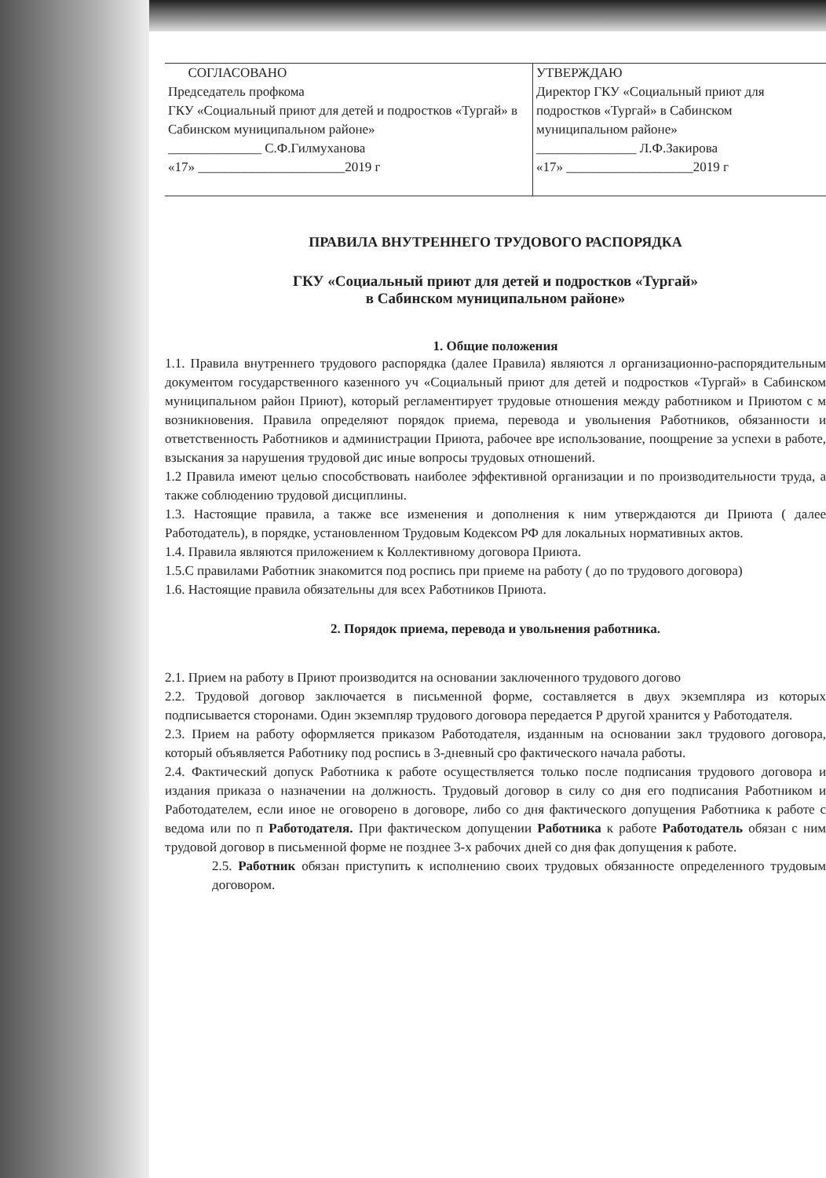| СОГЛАСОВАНО Председатель профкома ГКУ «Социальный приют для детей и подростков «Тургай» в Сабинском муниципальном районе» ______________ С.Ф.Гилмуханова «17» ______________________2019 г | УТВЕРЖДАЮ Директор ГКУ «Социальный приют для подростков «Тургай» в Сабинском муниципальном районе» _______________ Л.Ф.Закирова «17» ___________________2019 г |
ПРАВИЛА ВНУТРЕННЕГО ТРУДОВОГО РАСПОРЯДКА
ГКУ «Социальный приют для детей и подростков «Тургай»
в Сабинском муниципальном районе»
1. Общие положения
1.1. Правила внутреннего трудового распорядка (далее Правила) являются л организационно-распорядительным документом государственного казенного уч «Социальный приют для детей и подростков «Тургай» в Сабинском муниципальном район Приют), который регламентирует трудовые отношения между работником и Приютом с м возникновения. Правила определяют порядок приема, перевода и увольнения Работников, обязанности и ответственность Работников и администрации Приюта, рабочее вре использование, поощрение за успехи в работе, взыскания за нарушения трудовой дис иные вопросы трудовых отношений.
1.2 Правила имеют целью способствовать наиболее эффективной организации и по производительности труда, а также соблюдению трудовой дисциплины.
1.3. Настоящие правила, а также все изменения и дополнения к ним утверждаются ди Приюта ( далее Работодатель), в порядке, установленном Трудовым Кодексом РФ для локальных нормативных актов.
1.4. Правила являются приложением к Коллективному договора Приюта.
1.5.С правилами Работник знакомится под роспись при приеме на работу ( до по трудового договора)
1.6. Настоящие правила обязательны для всех Работников Приюта.
2. Порядок приема, перевода и увольнения работника.
2.1. Прием на работу в Приют производится на основании заключенного трудового догово
2.2. Трудовой договор заключается в письменной форме, составляется в двух экземпляра из которых подписывается сторонами. Один экземпляр трудового договора передается Р другой хранится у Работодателя.
2.3. Прием на работу оформляется приказом Работодателя, изданным на основании закл трудового договора, который объявляется Работнику под роспись в 3-дневный сро фактического начала работы.
2.4. Фактический допуск Работника к работе осуществляется только после подписания трудового договора и издания приказа о назначении на должность. Трудовый договор в силу со дня его подписания Работником и Работодателем, если иное не оговорено в договоре, либо со дня фактического допущения Работника к работе с ведома или по п Работодателя. При фактическом допущении Работника к работе Работодатель обязан с ним трудовой договор в письменной форме не позднее 3-х рабочих дней со дня фак допущения к работе.
2.5. Работник обязан приступить к исполнению своих трудовых обязанносте определенного трудовым договором.